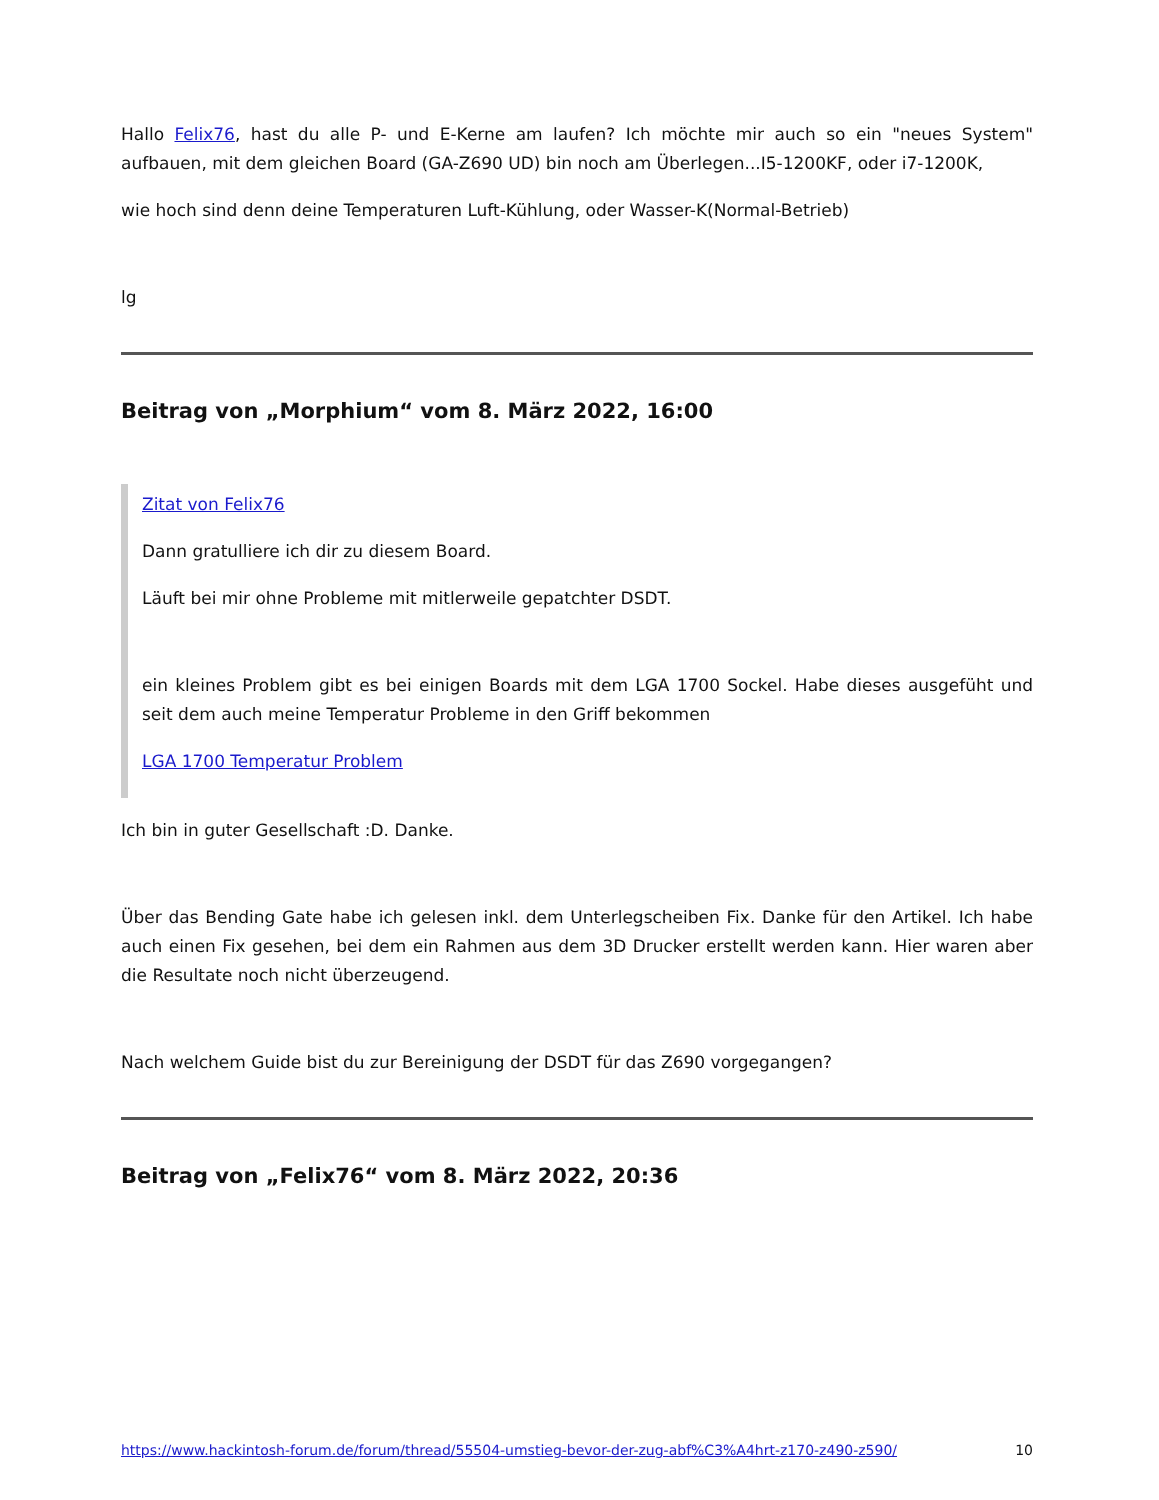Hallo Felix76, hast du alle P- und E-Kerne am laufen? Ich möchte mir auch so ein "neues System" aufbauen, mit dem gleichen Board (GA-Z690 UD) bin noch am Überlegen...I5-1200KF, oder i7-1200K,
wie hoch sind denn deine Temperaturen Luft-Kühlung, oder Wasser-K(Normal-Betrieb)
lg
Beitrag von „Morphium“ vom 8. März 2022, 16:00
Zitat von Felix76
Dann gratulliere ich dir zu diesem Board.
Läuft bei mir ohne Probleme mit mitlerweile gepatchter DSDT.
ein kleines Problem gibt es bei einigen Boards mit dem LGA 1700 Sockel. Habe dieses ausgefüht und seit dem auch meine Temperatur Probleme in den Griff bekommen
LGA 1700 Temperatur Problem
Ich bin in guter Gesellschaft :D. Danke.
Über das Bending Gate habe ich gelesen inkl. dem Unterlegscheiben Fix. Danke für den Artikel. Ich habe auch einen Fix gesehen, bei dem ein Rahmen aus dem 3D Drucker erstellt werden kann. Hier waren aber die Resultate noch nicht überzeugend.
Nach welchem Guide bist du zur Bereinigung der DSDT für das Z690 vorgegangen?
Beitrag von „Felix76“ vom 8. März 2022, 20:36
https://www.hackintosh-forum.de/forum/thread/55504-umstieg-bevor-der-zug-abf%C3%A4hrt-z170-z490-z590/ 10